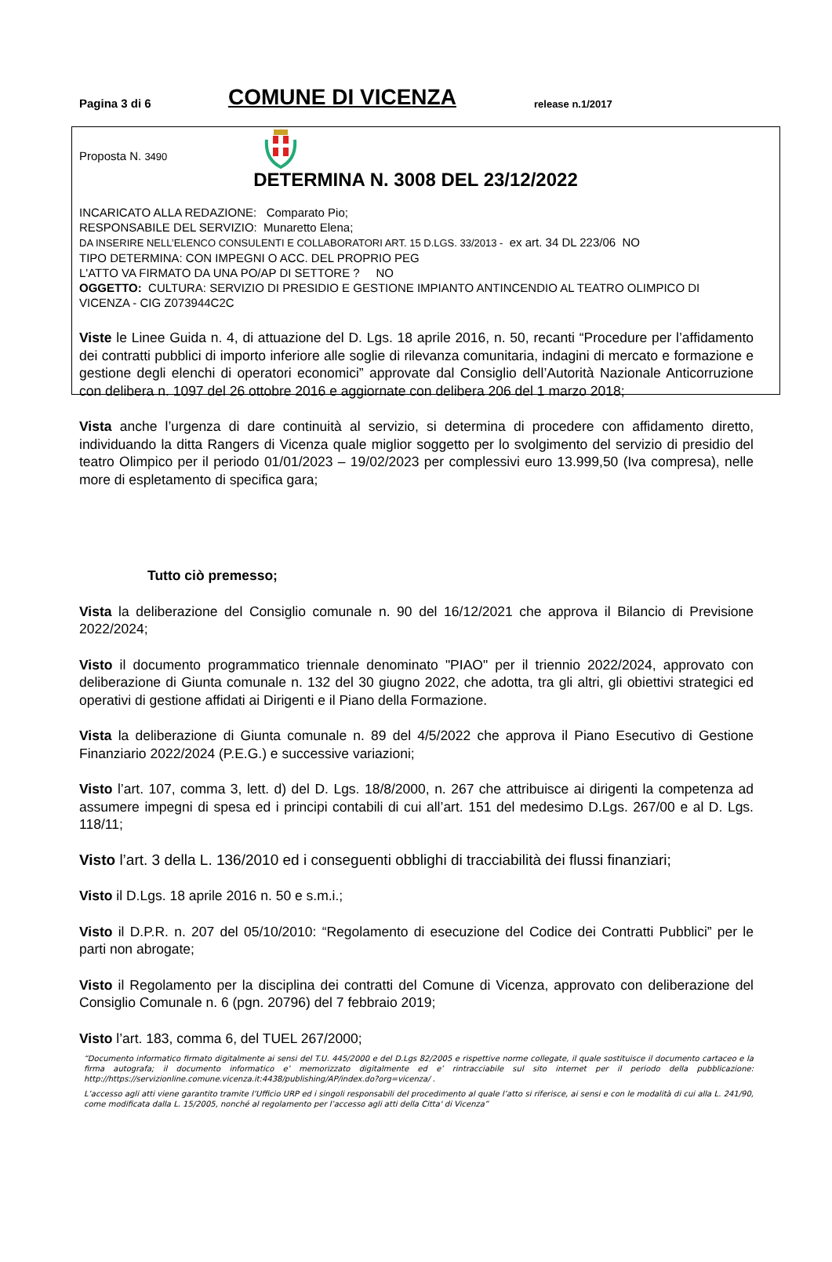Pagina 3 di 6
COMUNE DI VICENZA
release n.1/2017
Proposta N. 3490
DETERMINA N. 3008 DEL 23/12/2022
INCARICATO ALLA REDAZIONE: Comparato Pio;
RESPONSABILE DEL SERVIZIO: Munaretto Elena;
DA INSERIRE NELL’ELENCO CONSULENTI E COLLABORATORI ART. 15 D.LGS. 33/2013 - ex art. 34 DL 223/06 NO
TIPO DETERMINA: CON IMPEGNI O ACC. DEL PROPRIO PEG
L'ATTO VA FIRMATO DA UNA PO/AP DI SETTORE ? NO
OGGETTO: CULTURA: SERVIZIO DI PRESIDIO E GESTIONE IMPIANTO ANTINCENDIO AL TEATRO OLIMPICO DI VICENZA - CIG Z073944C2C
Viste le Linee Guida n. 4, di attuazione del D. Lgs. 18 aprile 2016, n. 50, recanti “Procedure per l’affidamento dei contratti pubblici di importo inferiore alle soglie di rilevanza comunitaria, indagini di mercato e formazione e gestione degli elenchi di operatori economici” approvate dal Consiglio dell’Autorità Nazionale Anticorruzione con delibera n. 1097 del 26 ottobre 2016 e aggiornate con delibera 206 del 1 marzo 2018;
Vista anche l’urgenza di dare continuità al servizio, si determina di procedere con affidamento diretto, individuando la ditta Rangers di Vicenza quale miglior soggetto per lo svolgimento del servizio di presidio del teatro Olimpico per il periodo 01/01/2023 – 19/02/2023 per complessivi euro 13.999,50 (Iva compresa), nelle more di espletamento di specifica gara;
Tutto ciò premesso;
Vista la deliberazione del Consiglio comunale n. 90 del 16/12/2021 che approva il Bilancio di Previsione 2022/2024;
Visto il documento programmatico triennale denominato "PIAO" per il triennio 2022/2024, approvato con deliberazione di Giunta comunale n. 132 del 30 giugno 2022, che adotta, tra gli altri, gli obiettivi strategici ed operativi di gestione affidati ai Dirigenti e il Piano della Formazione.
Vista la deliberazione di Giunta comunale n. 89 del 4/5/2022 che approva il Piano Esecutivo di Gestione Finanziario 2022/2024 (P.E.G.) e successive variazioni;
Visto l’art. 107, comma 3, lett. d) del D. Lgs. 18/8/2000, n. 267 che attribuisce ai dirigenti la competenza ad assumere impegni di spesa ed i principi contabili di cui all’art. 151 del medesimo D.Lgs. 267/00 e al D. Lgs. 118/11;
Visto l’art. 3 della L. 136/2010 ed i conseguenti obblighi di tracciabilità dei flussi finanziari;
Visto il D.Lgs. 18 aprile 2016 n. 50 e s.m.i.;
Visto il D.P.R. n. 207 del 05/10/2010: “Regolamento di esecuzione del Codice dei Contratti Pubblici” per le parti non abrogate;
Visto il Regolamento per la disciplina dei contratti del Comune di Vicenza, approvato con deliberazione del Consiglio Comunale n. 6 (pgn. 20796) del 7 febbraio 2019;
Visto l’art. 183, comma 6, del TUEL 267/2000;
“Documento informatico firmato digitalmente ai sensi del T.U. 445/2000 e del D.Lgs 82/2005 e rispettive norme collegate, il quale sostituisce il documento cartaceo e la firma autografa; il documento informatico e’ memorizzato digitalmente ed e’ rintracciabile sul sito internet per il periodo della pubblicazione: http://https://servizionline.comune.vicenza.it:4438/publishing/AP/index.do?org=vicenza/ .
L’accesso agli atti viene garantito tramite l’Ufficio URP ed i singoli responsabili del procedimento al quale l’atto si riferisce, ai sensi e con le modalità di cui alla L. 241/90, come modificata dalla L. 15/2005, nonché al regolamento per l’accesso agli atti della Citta' di Vicenza”